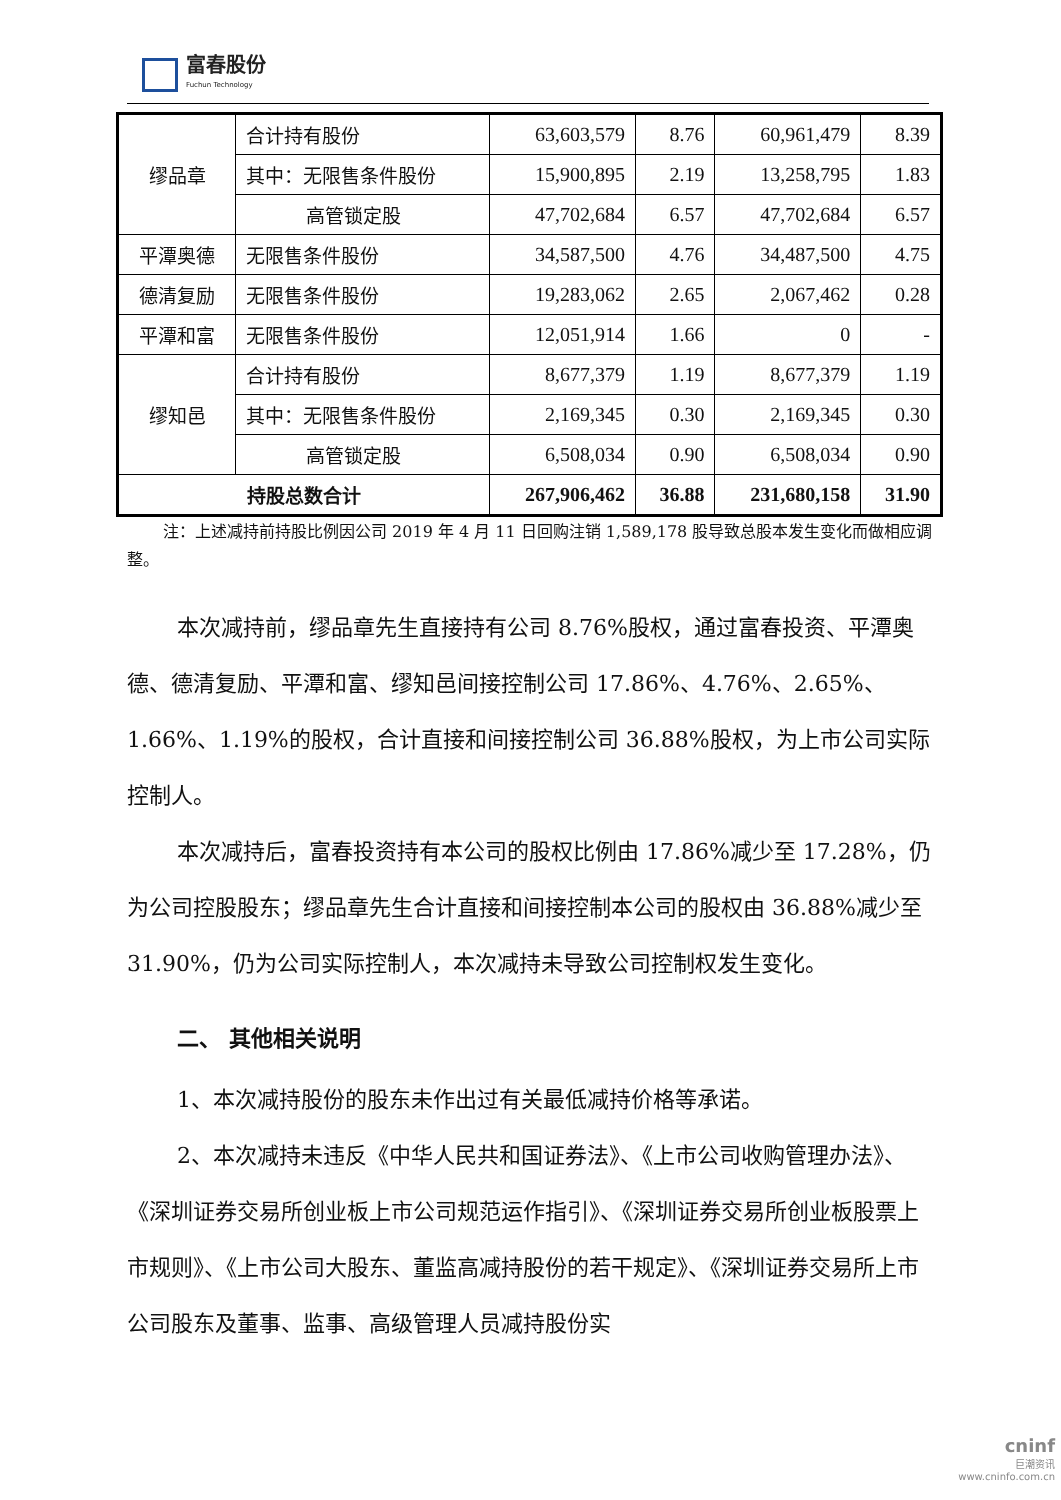富春股份
Fuchun Technology
| 缪品章 | 合计持有股份 | 63,603,579 | 8.76 | 60,961,479 | 8.39 |
| | 其中：无限售条件股份 | 15,900,895 | 2.19 | 13,258,795 | 1.83 |
| | 高管锁定股 | 47,702,684 | 6.57 | 47,702,684 | 6.57 |
| 平潭奥德 | 无限售条件股份 | 34,587,500 | 4.76 | 34,487,500 | 4.75 |
| 德清复励 | 无限售条件股份 | 19,283,062 | 2.65 | 2,067,462 | 0.28 |
| 平潭和富 | 无限售条件股份 | 12,051,914 | 1.66 | 0 | - |
| 缪知邑 | 合计持有股份 | 8,677,379 | 1.19 | 8,677,379 | 1.19 |
| | 其中：无限售条件股份 | 2,169,345 | 0.30 | 2,169,345 | 0.30 |
| | 高管锁定股 | 6,508,034 | 0.90 | 6,508,034 | 0.90 |
| 持股总数合计 | | 267,906,462 | 36.88 | 231,680,158 | 31.90 |
注：上述减持前持股比例因公司 2019 年 4 月 11 日回购注销 1,589,178 股导致总股本发生变化而做相应调整。
本次减持前，缪品章先生直接持有公司 8.76%股权，通过富春投资、平潭奥德、德清复励、平潭和富、缪知邑间接控制公司 17.86%、4.76%、2.65%、1.66%、1.19%的股权，合计直接和间接控制公司 36.88%股权，为上市公司实际控制人。
本次减持后，富春投资持有本公司的股权比例由 17.86%减少至 17.28%，仍为公司控股股东；缪品章先生合计直接和间接控制本公司的股权由 36.88%减少至 31.90%，仍为公司实际控制人，本次减持未导致公司控制权发生变化。
二、 其他相关说明
1、本次减持股份的股东未作出过有关最低减持价格等承诺。
2、本次减持未违反《中华人民共和国证券法》、《上市公司收购管理办法》、《深圳证券交易所创业板上市公司规范运作指引》、《深圳证券交易所创业板股票上市规则》、《上市公司大股东、董监高减持股份的若干规定》、《深圳证券交易所上市公司股东及董事、监事、高级管理人员减持股份实
cninf
巨潮资讯
www.cninfo.com.cn